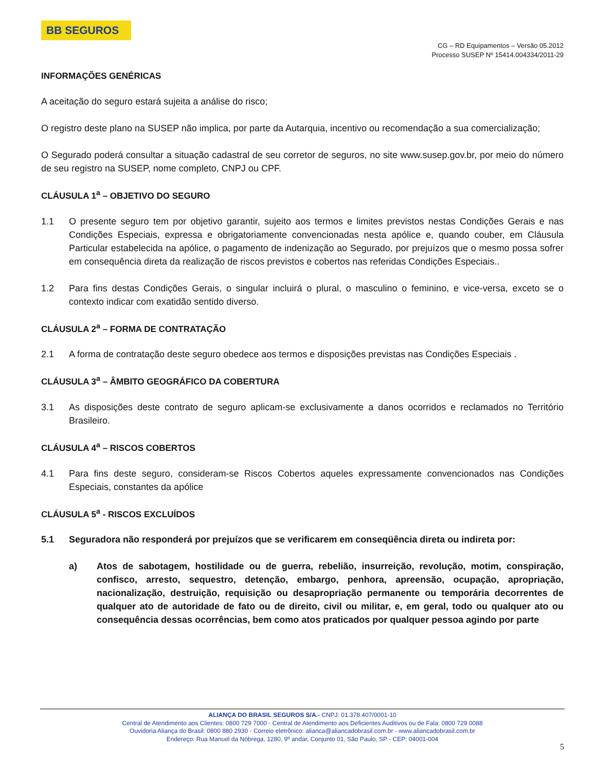BB SEGUROS
CG – RD Equipamentos – Versão 05.2012
Processo SUSEP Nº 15414.004334/2011-29
INFORMAÇÕES GENÉRICAS
A aceitação do seguro estará sujeita a análise do risco;
O registro deste plano na SUSEP não implica, por parte da Autarquia, incentivo ou recomendação a sua comercialização;
O Segurado poderá consultar a situação cadastral de seu corretor de seguros, no site www.susep.gov.br, por meio do número de seu registro na SUSEP, nome completo, CNPJ ou CPF.
CLÁUSULA 1<sup>a</sup> – OBJETIVO DO SEGURO
1.1 O presente seguro tem por objetivo garantir, sujeito aos termos e limites previstos nestas Condições Gerais e nas Condições Especiais, expressa e obrigatoriamente convencionadas nesta apólice e, quando couber, em Cláusula Particular estabelecida na apólice, o pagamento de indenização ao Segurado, por prejuízos que o mesmo possa sofrer em consequência direta da realização de riscos previstos e cobertos nas referidas Condições Especiais..
1.2 Para fins destas Condições Gerais, o singular incluirá o plural, o masculino o feminino, e vice-versa, exceto se o contexto indicar com exatidão sentido diverso.
CLÁUSULA 2<sup>a</sup> – FORMA DE CONTRATAÇÃO
2.1 A forma de contratação deste seguro obedece aos termos e disposições previstas nas Condições Especiais .
CLÁUSULA 3<sup>a</sup> – ÂMBITO GEOGRÁFICO DA COBERTURA
3.1 As disposições deste contrato de seguro aplicam-se exclusivamente a danos ocorridos e reclamados no Território Brasileiro.
CLÁUSULA 4<sup>a</sup> – RISCOS COBERTOS
4.1 Para fins deste seguro, consideram-se Riscos Cobertos aqueles expressamente convencionados nas Condições Especiais, constantes da apólice
CLÁUSULA 5<sup>a</sup> - RISCOS EXCLUÍDOS
5.1 Seguradora não responderá por prejuízos que se verificarem em conseqüência direta ou indireta por:
a) Atos de sabotagem, hostilidade ou de guerra, rebelião, insurreição, revolução, motim, conspiração, confisco, arresto, sequestro, detenção, embargo, penhora, apreensão, ocupação, apropriação, nacionalização, destruição, requisição ou desapropriação permanente ou temporária decorrentes de qualquer ato de autoridade de fato ou de direito, civil ou militar, e, em geral, todo ou qualquer ato ou consequência dessas ocorrências, bem como atos praticados por qualquer pessoa agindo por parte
ALIANÇA DO BRASIL SEGUROS S/A.- CNPJ: 01.378.407/0001-10
Central de Atendimento aos Clientes: 0800 729 7000 - Central de Atendimento aos Deficientes Auditivos ou de Fala: 0800 729 0088
Ouvidoria Aliança do Brasil: 0800 880 2930 - Correio eletrônico: alianca@aliancadobrasil.com.br - www.aliancadobrasil.com.br
Endereço: Rua Manuel da Nóbrega, 1280, 9º andar, Conjunto 01, São Paulo, SP - CEP: 04001-004
5